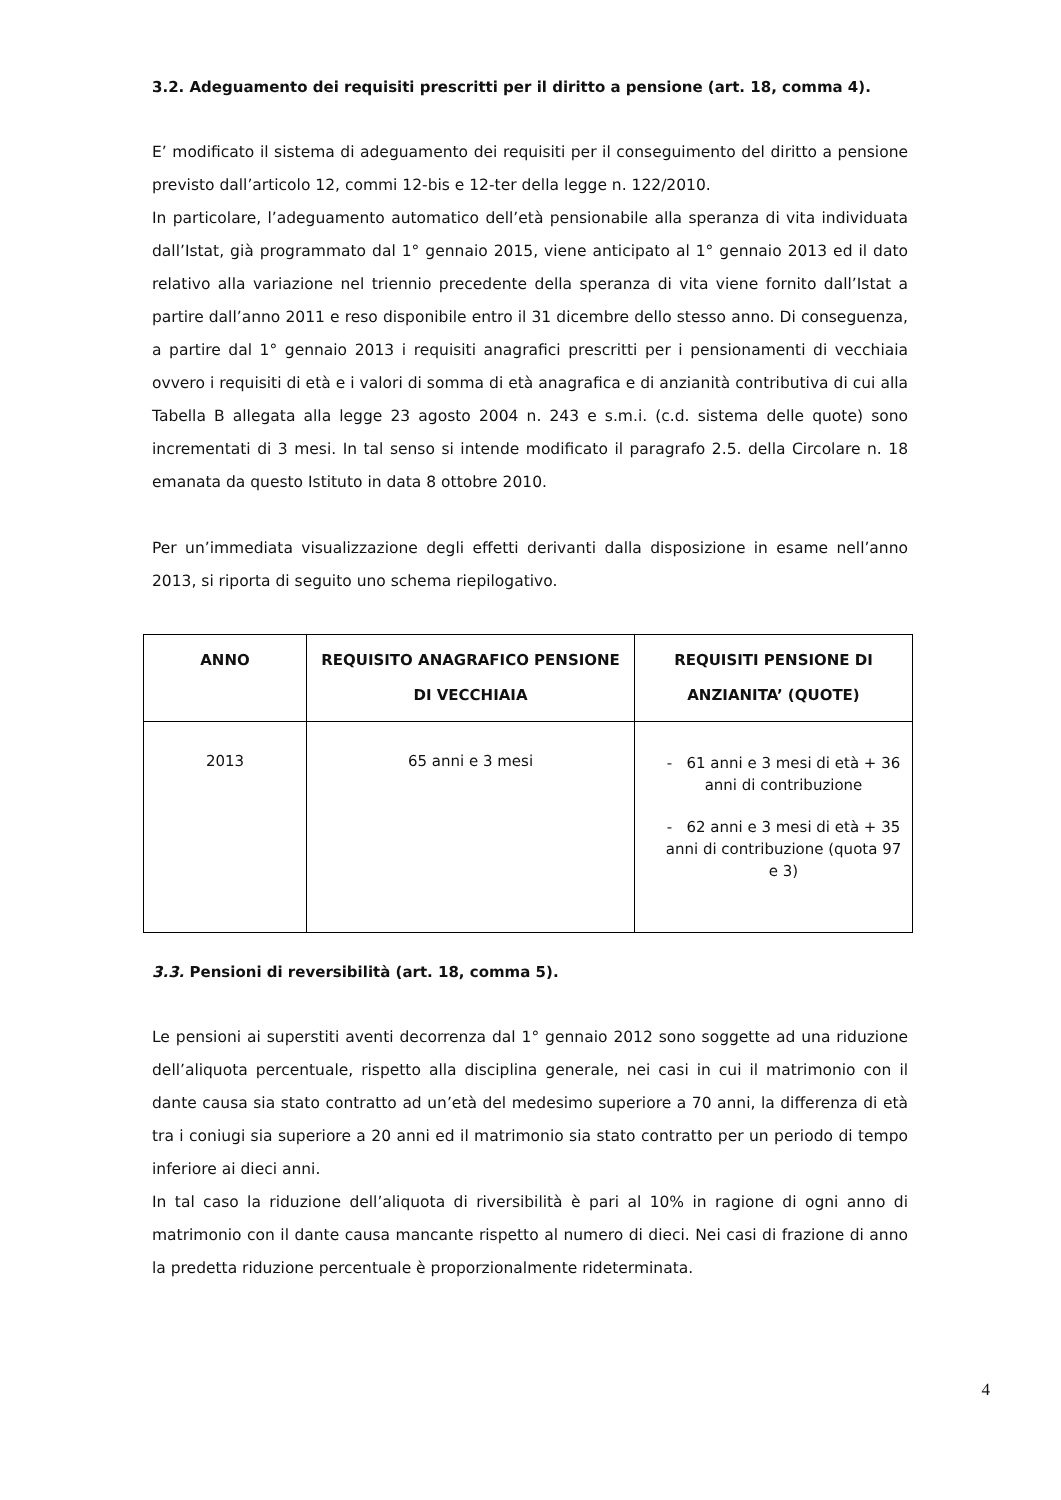3.2. Adeguamento dei requisiti prescritti per il diritto a pensione (art. 18, comma 4).
E’ modificato il sistema di adeguamento dei requisiti per il conseguimento del diritto a pensione previsto dall’articolo 12, commi 12-bis e 12-ter della legge n. 122/2010.
In particolare, l’adeguamento automatico dell’età pensionabile alla speranza di vita individuata dall’Istat, già programmato dal 1° gennaio 2015, viene anticipato al 1° gennaio 2013 ed il dato relativo alla variazione nel triennio precedente della speranza di vita viene fornito dall’Istat a partire dall’anno 2011 e reso disponibile entro il 31 dicembre dello stesso anno. Di conseguenza, a partire dal 1° gennaio 2013 i requisiti anagrafici prescritti per i pensionamenti di vecchiaia ovvero i requisiti di età e i valori di somma di età anagrafica e di anzianità contributiva di cui alla Tabella B allegata alla legge 23 agosto 2004 n. 243 e s.m.i. (c.d. sistema delle quote) sono incrementati di 3 mesi. In tal senso si intende modificato il paragrafo 2.5. della Circolare n. 18 emanata da questo Istituto in data 8 ottobre 2010.
Per un’immediata visualizzazione degli effetti derivanti dalla disposizione in esame nell’anno 2013, si riporta di seguito uno schema riepilogativo.
| ANNO | REQUISITO ANAGRAFICO PENSIONE DI VECCHIAIA | REQUISITI PENSIONE DI ANZIANITA’ (QUOTE) |
| --- | --- | --- |
| 2013 | 65 anni e 3 mesi | - 61 anni e 3 mesi di età + 36 anni di contribuzione - 62 anni e 3 mesi di età + 35 anni di contribuzione (quota 97 e 3) |
3.3. Pensioni di reversibilità (art. 18, comma 5).
Le pensioni ai superstiti aventi decorrenza dal 1° gennaio 2012 sono soggette ad una riduzione dell’aliquota percentuale, rispetto alla disciplina generale, nei casi in cui il matrimonio con il dante causa sia stato contratto ad un’età del medesimo superiore a 70 anni, la differenza di età tra i coniugi sia superiore a 20 anni ed il matrimonio sia stato contratto per un periodo di tempo inferiore ai dieci anni.
In tal caso la riduzione dell’aliquota di riversibilità è pari al 10% in ragione di ogni anno di matrimonio con il dante causa mancante rispetto al numero di dieci. Nei casi di frazione di anno la predetta riduzione percentuale è proporzionalmente rideterminata.
4